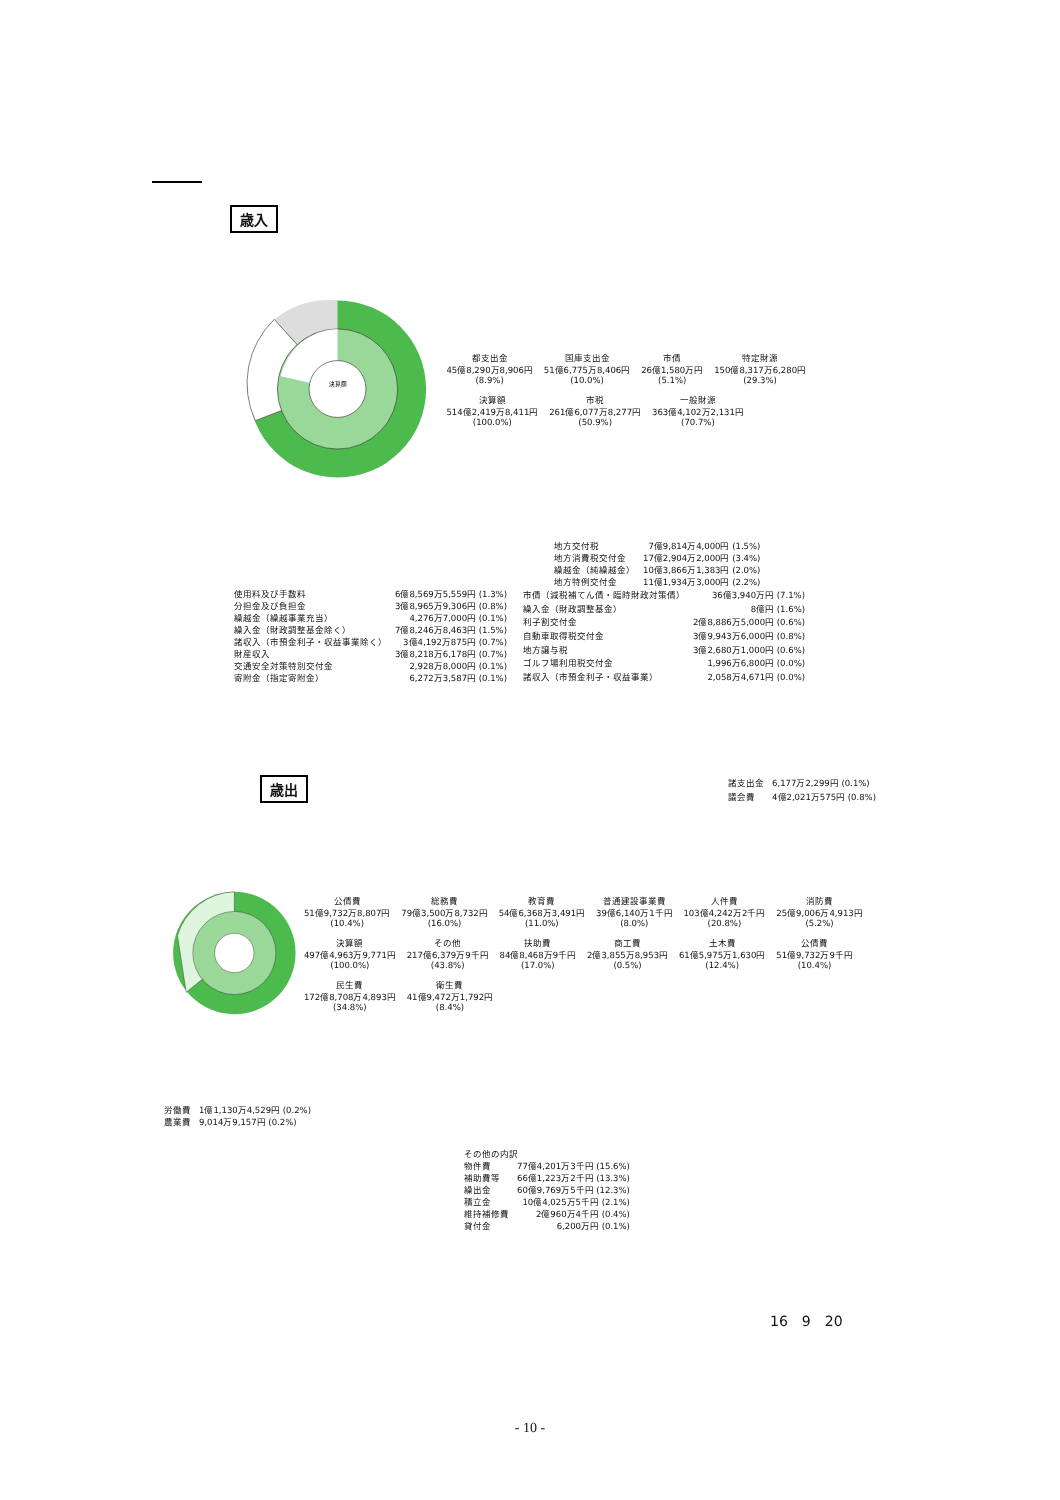歳入
決算額
都支出金
45億8,290万8,906円
(8.9%)
国庫支出金
51億6,775万8,406円
(10.0%)
市債
26億1,580万円
(5.1%)
特定財源
150億8,317万6,280円
(29.3%)
決算額
514億2,419万8,411円
(100.0%)
市税
261億6,077万8,277円
(50.9%)
一般財源
363億4,102万2,131円
(70.7%)
| 地方交付税 | 7億9,814万4,000円 (1.5%) |
| 地方消費税交付金 | 17億2,904万2,000円 (3.4%) |
| 繰越金（純繰越金） | 10億3,866万1,383円 (2.0%) |
| 地方特例交付金 | 11億1,934万3,000円 (2.2%) |
| 使用料及び手数料 | 6億8,569万5,559円 (1.3%) |
| 分担金及び負担金 | 3億8,965万9,306円 (0.8%) |
| 繰越金（繰越事業充当） | 4,276万7,000円 (0.1%) |
| 繰入金（財政調整基金除く） | 7億8,246万8,463円 (1.5%) |
| 諸収入（市預金利子・収益事業除く） | 3億4,192万875円 (0.7%) |
| 財産収入 | 3億8,218万6,178円 (0.7%) |
| 交通安全対策特別交付金 | 2,928万8,000円 (0.1%) |
| 寄附金（指定寄附金） | 6,272万3,587円 (0.1%) |
| 市債（減税補てん債・臨時財政対策債） | 36億3,940万円 (7.1%) |
| 繰入金（財政調整基金） | 8億円 (1.6%) |
| 利子割交付金 | 2億8,886万5,000円 (0.6%) |
| 自動車取得税交付金 | 3億9,943万6,000円 (0.8%) |
| 地方譲与税 | 3億2,680万1,000円 (0.6%) |
| ゴルフ場利用税交付金 | 1,996万6,800円 (0.0%) |
| 諸収入（市預金利子・収益事業） | 2,058万4,671円 (0.0%) |
歳出
| 諸支出金 | 6,177万2,299円 (0.1%) |
| 議会費 | 4億2,021万575円 (0.8%) |
公債費
51億9,732万8,807円
(10.4%)
総務費
79億3,500万8,732円
(16.0%)
教育費
54億6,368万3,491円
(11.0%)
普通建設事業費
39億6,140万1千円
(8.0%)
人件費
103億4,242万2千円
(20.8%)
消防費
25億9,006万4,913円
(5.2%)
決算額
497億4,963万9,771円
(100.0%)
その他
217億6,379万9千円
(43.8%)
扶助費
84億8,468万9千円
(17.0%)
商工費
2億3,855万8,953円
(0.5%)
土木費
61億5,975万1,630円
(12.4%)
公債費
51億9,732万9千円
(10.4%)
民生費
172億8,708万4,893円
(34.8%)
衛生費
41億9,472万1,792円
(8.4%)
| 労働費 | 1億1,130万4,529円 (0.2%) |
| 農業費 | 9,014万9,157円 (0.2%) |
| その他の内訳 | |
| 物件費 | 77億4,201万3千円 (15.6%) |
| 補助費等 | 66億1,223万2千円 (13.3%) |
| 繰出金 | 60億9,769万5千円 (12.3%) |
| 積立金 | 10億4,025万5千円 (2.1%) |
| 維持補修費 | 2億960万4千円 (0.4%) |
| 貸付金 | 6,200万円 (0.1%) |
16　9　20
- 10 -